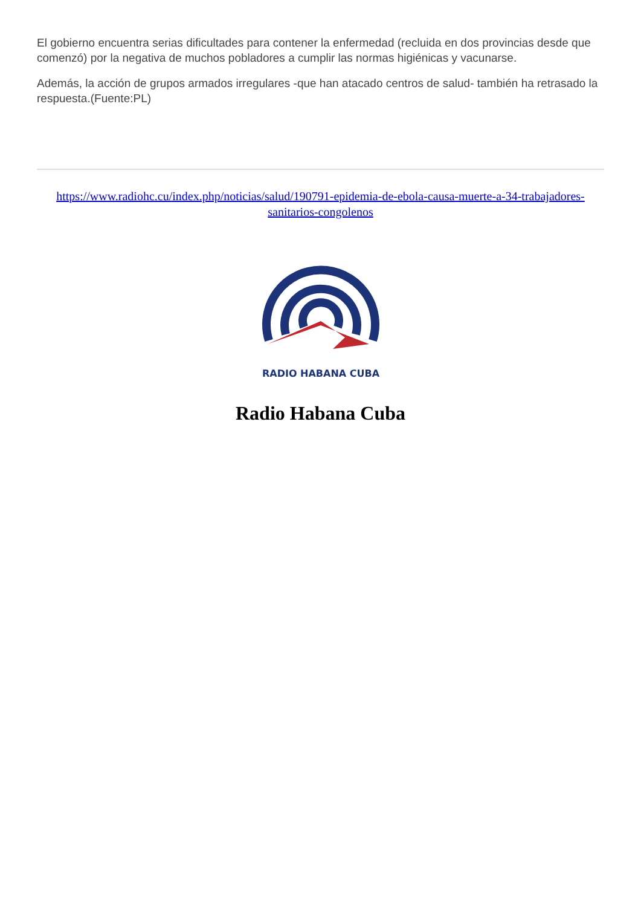El gobierno encuentra serias dificultades para contener la enfermedad (recluida en dos provincias desde que comenzó) por la negativa de muchos pobladores a cumplir las normas higiénicas y vacunarse.
Además, la acción de grupos armados irregulares -que han atacado centros de salud- también ha retrasado la respuesta.(Fuente:PL)
https://www.radiohc.cu/index.php/noticias/salud/190791-epidemia-de-ebola-causa-muerte-a-34-trabajadores-sanitarios-congolenos
RADIO HABANA CUBA
Radio Habana Cuba